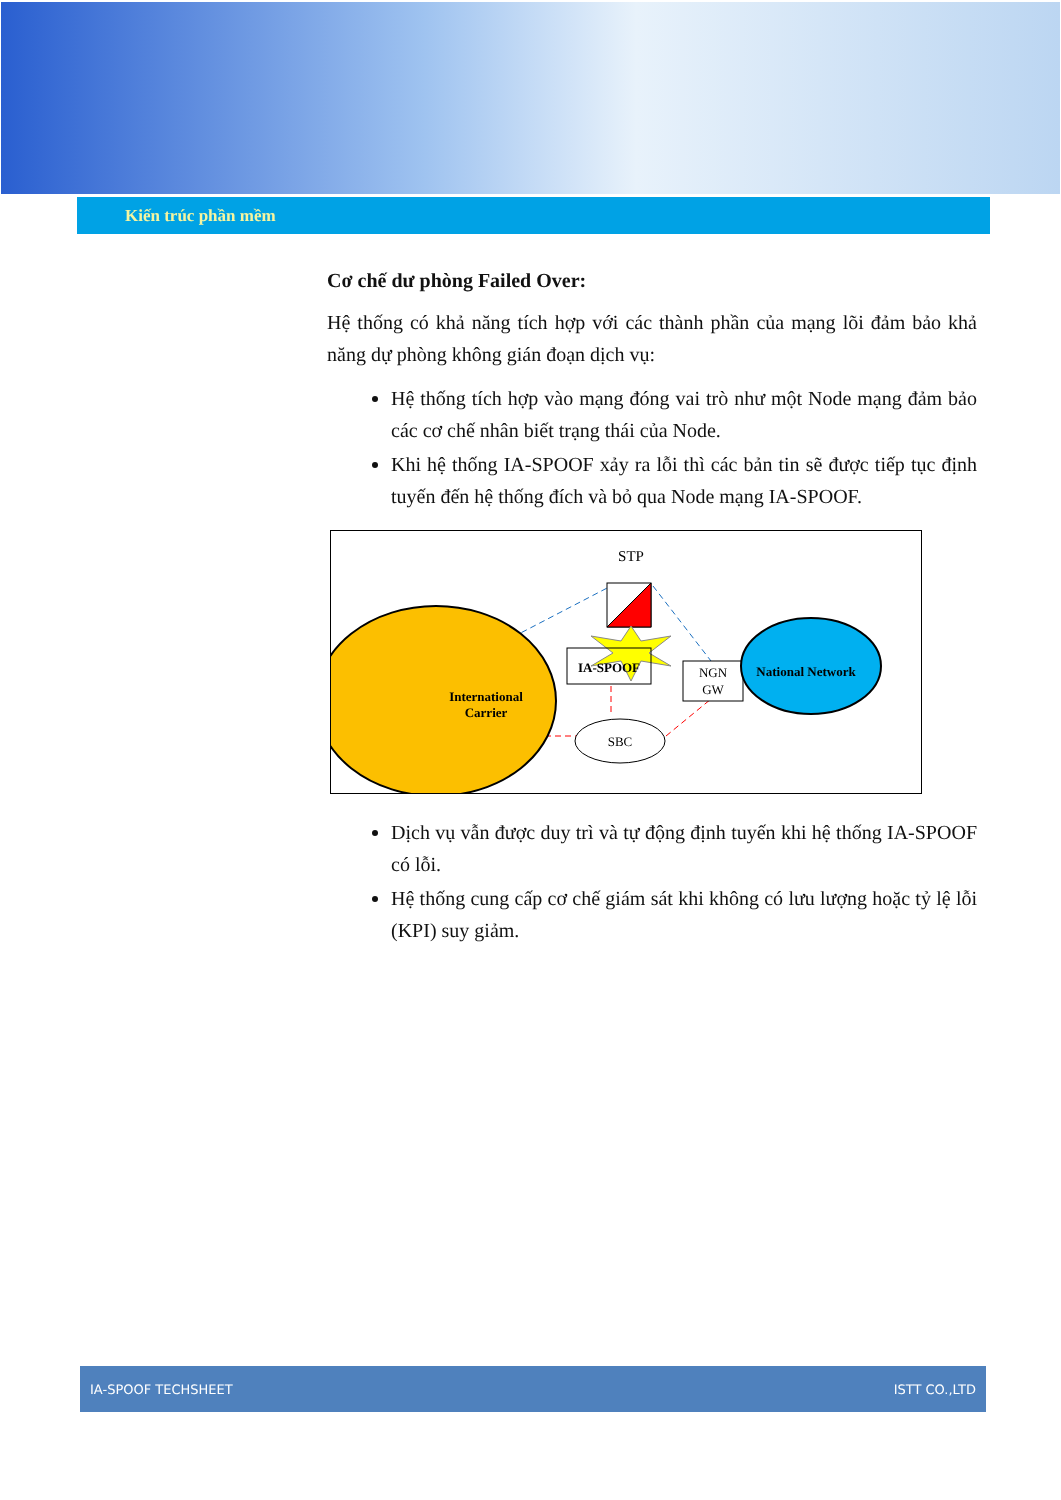Kiến trúc phần mềm
Cơ chế dư phòng Failed Over:
Hệ thống có khả năng tích hợp với các thành phần của mạng lõi đảm bảo khả năng dự phòng không gián đoạn dịch vụ:
Hệ thống tích hợp vào mạng đóng vai trò như một Node mạng đảm bảo các cơ chế nhân biết trạng thái của Node.
Khi hệ thống IA-SPOOF xảy ra lỗi thì các bản tin sẽ được tiếp tục định tuyến đến hệ thống đích và bỏ qua Node mạng IA-SPOOF.
STP
International
Carrier
IA-SPOOF
NGN
GW
National Network
SBC
Dịch vụ vẫn được duy trì và tự động định tuyến khi hệ thống IA-SPOOF có lỗi.
Hệ thống cung cấp cơ chế giám sát khi không có lưu lượng hoặc tỷ lệ lỗi (KPI) suy giảm.
IA-SPOOF TECHSHEET ISTT CO.,LTD